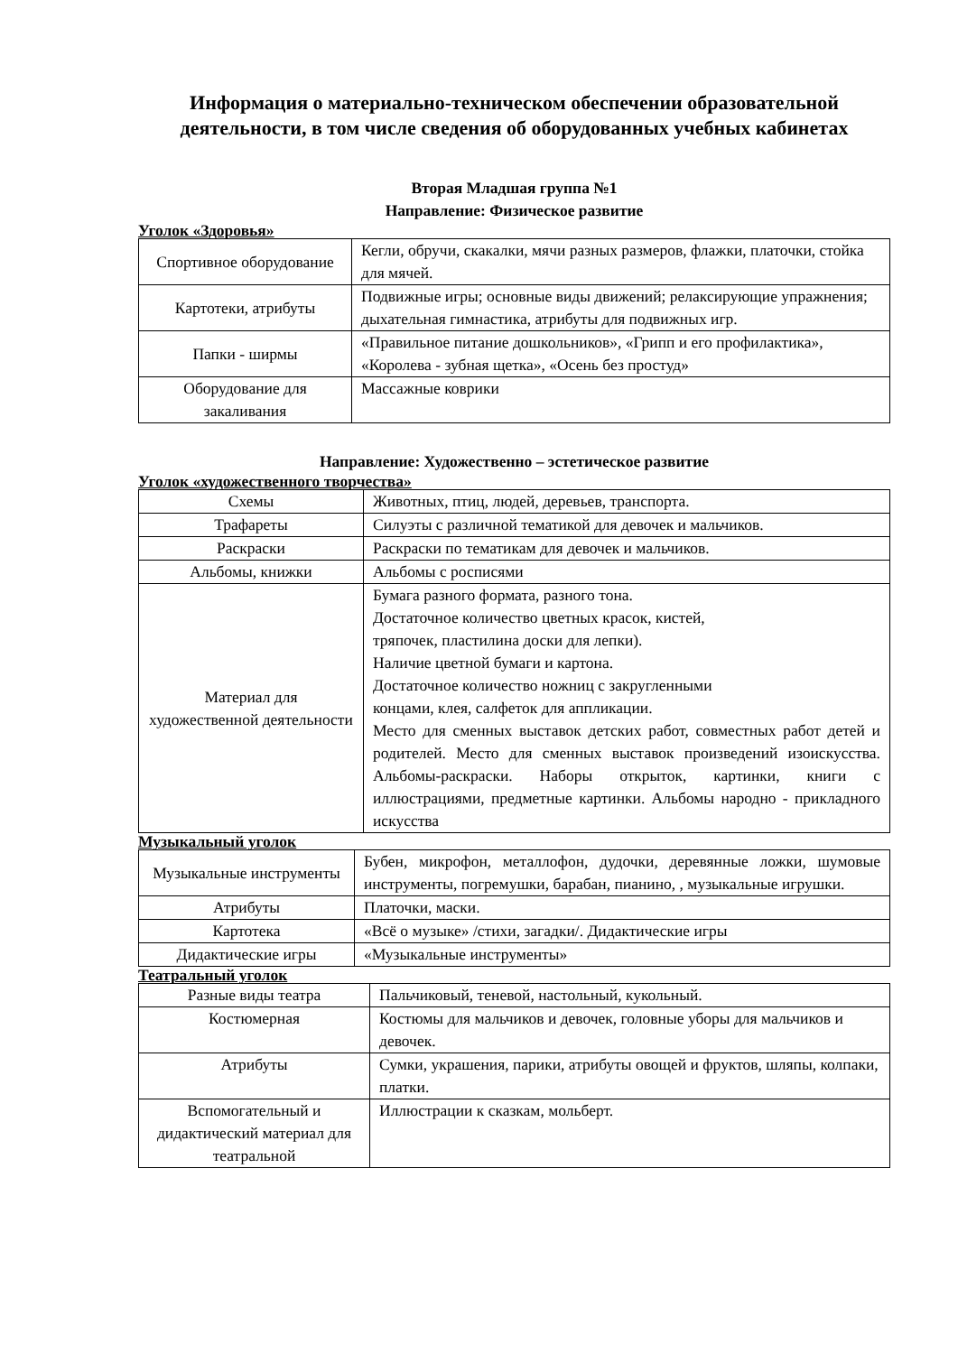Информация о материально-техническом обеспечении образовательной деятельности, в том числе сведения об оборудованных учебных кабинетах
Вторая Младшая группа №1
Направление: Физическое развитие
Уголок «Здоровья»
| Спортивное оборудование | Кегли, обручи, скакалки, мячи разных размеров, флажки, платочки, стойка для мячей. |
| Картотеки, атрибуты | Подвижные игры; основные виды движений; релаксирующие упражнения; дыхательная гимнастика, атрибуты для подвижных игр. |
| Папки - ширмы | «Правильное питание дошкольников», «Грипп и его профилактика», «Королева - зубная щетка», «Осень без простуд» |
| Оборудование для закаливания | Массажные коврики |
Направление: Художественно – эстетическое развитие
Уголок «художественного творчества»
| Схемы | Животных, птиц, людей, деревьев, транспорта. |
| Трафареты | Силуэты с различной тематикой для девочек и мальчиков. |
| Раскраски | Раскраски по тематикам для девочек и мальчиков. |
| Альбомы, книжки | Альбомы с росписями |
| Материал для художественной деятельности | Бумага разного формата, разного тона. Достаточное количество цветных красок, кистей, тряпочек, пластилина доски для лепки). Наличие цветной бумаги и картона. Достаточное количество ножниц с закругленными концами, клея, салфеток для аппликации. Место для сменных выставок детских работ, совместных работ детей и родителей. Место для сменных выставок произведений изоискусства. Альбомы-раскраски. Наборы открыток, картинки, книги с иллюстрациями, предметные картинки. Альбомы народно - прикладного искусства |
Музыкальный уголок
| Музыкальные инструменты | Бубен, микрофон, металлофон, дудочки, деревянные ложки, шумовые инструменты, погремушки, барабан, пианино, , музыкальные игрушки. |
| Атрибуты | Платочки, маски. |
| Картотека | «Всё о музыке» /стихи, загадки/. Дидактические игры |
| Дидактические игры | «Музыкальные инструменты» |
Театральный уголок
| Разные виды театра | Пальчиковый, теневой, настольный, кукольный. |
| Костюмерная | Костюмы для мальчиков и девочек, головные уборы для мальчиков и девочек. |
| Атрибуты | Сумки, украшения, парики, атрибуты овощей и фруктов, шляпы, колпаки, платки. |
| Вспомогательный и дидактический материал для театральной | Иллюстрации к сказкам, мольберт. |